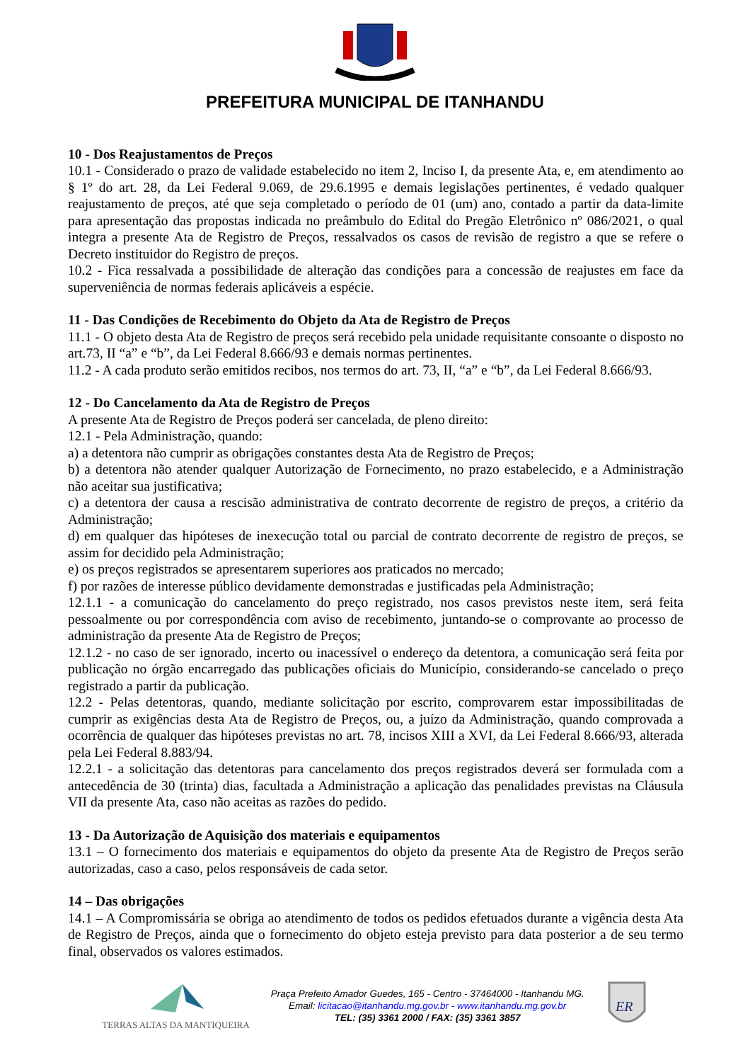PREFEITURA MUNICIPAL DE ITANHANDU
10 - Dos Reajustamentos de Preços
10.1 - Considerado o prazo de validade estabelecido no item 2, Inciso I, da presente Ata, e, em atendimento ao § 1º do art. 28, da Lei Federal 9.069, de 29.6.1995 e demais legislações pertinentes, é vedado qualquer reajustamento de preços, até que seja completado o período de 01 (um) ano, contado a partir da data-limite para apresentação das propostas indicada no preâmbulo do Edital do Pregão Eletrônico nº 086/2021, o qual integra a presente Ata de Registro de Preços, ressalvados os casos de revisão de registro a que se refere o Decreto instituidor do Registro de preços.
10.2 - Fica ressalvada a possibilidade de alteração das condições para a concessão de reajustes em face da superveniência de normas federais aplicáveis a espécie.
11 - Das Condições de Recebimento do Objeto da Ata de Registro de Preços
11.1 - O objeto desta Ata de Registro de preços será recebido pela unidade requisitante consoante o disposto no art.73, II “a” e “b”, da Lei Federal 8.666/93 e demais normas pertinentes.
11.2 - A cada produto serão emitidos recibos, nos termos do art. 73, II, “a” e “b”, da Lei Federal 8.666/93.
12 - Do Cancelamento da Ata de Registro de Preços
A presente Ata de Registro de Preços poderá ser cancelada, de pleno direito:
12.1 - Pela Administração, quando:
a) a detentora não cumprir as obrigações constantes desta Ata de Registro de Preços;
b) a detentora não atender qualquer Autorização de Fornecimento, no prazo estabelecido, e a Administração não aceitar sua justificativa;
c) a detentora der causa a rescisão administrativa de contrato decorrente de registro de preços, a critério da Administração;
d) em qualquer das hipóteses de inexecução total ou parcial de contrato decorrente de registro de preços, se assim for decidido pela Administração;
e) os preços registrados se apresentarem superiores aos praticados no mercado;
f) por razões de interesse público devidamente demonstradas e justificadas pela Administração;
12.1.1 - a comunicação do cancelamento do preço registrado, nos casos previstos neste item, será feita pessoalmente ou por correspondência com aviso de recebimento, juntando-se o comprovante ao processo de administração da presente Ata de Registro de Preços;
12.1.2 - no caso de ser ignorado, incerto ou inacessível o endereço da detentora, a comunicação será feita por publicação no órgão encarregado das publicações oficiais do Município, considerando-se cancelado o preço registrado a partir da publicação.
12.2 - Pelas detentoras, quando, mediante solicitação por escrito, comprovarem estar impossibilitadas de cumprir as exigências desta Ata de Registro de Preços, ou, a juízo da Administração, quando comprovada a ocorrência de qualquer das hipóteses previstas no art. 78, incisos XIII a XVI, da Lei Federal 8.666/93, alterada pela Lei Federal 8.883/94.
12.2.1 - a solicitação das detentoras para cancelamento dos preços registrados deverá ser formulada com a antecedência de 30 (trinta) dias, facultada a Administração a aplicação das penalidades previstas na Cláusula VII da presente Ata, caso não aceitas as razões do pedido.
13 - Da Autorização de Aquisição dos materiais e equipamentos
13.1 – O fornecimento dos materiais e equipamentos do objeto da presente Ata de Registro de Preços serão autorizadas, caso a caso, pelos responsáveis de cada setor.
14 – Das obrigações
14.1 – A Compromissária se obriga ao atendimento de todos os pedidos efetuados durante a vigência desta Ata de Registro de Preços, ainda que o fornecimento do objeto esteja previsto para data posterior a de seu termo final, observados os valores estimados.
TERRAS ALTAS DA MANTIQUEIRA
Praça Prefeito Amador Guedes, 165 - Centro - 37464000 - Itanhandu MG.
Email: licitacao@itanhandu.mg.gov.br - www.itanhandu.mg.gov.br
TEL: (35) 3361 2000 / FAX: (35) 3361 3857
ER